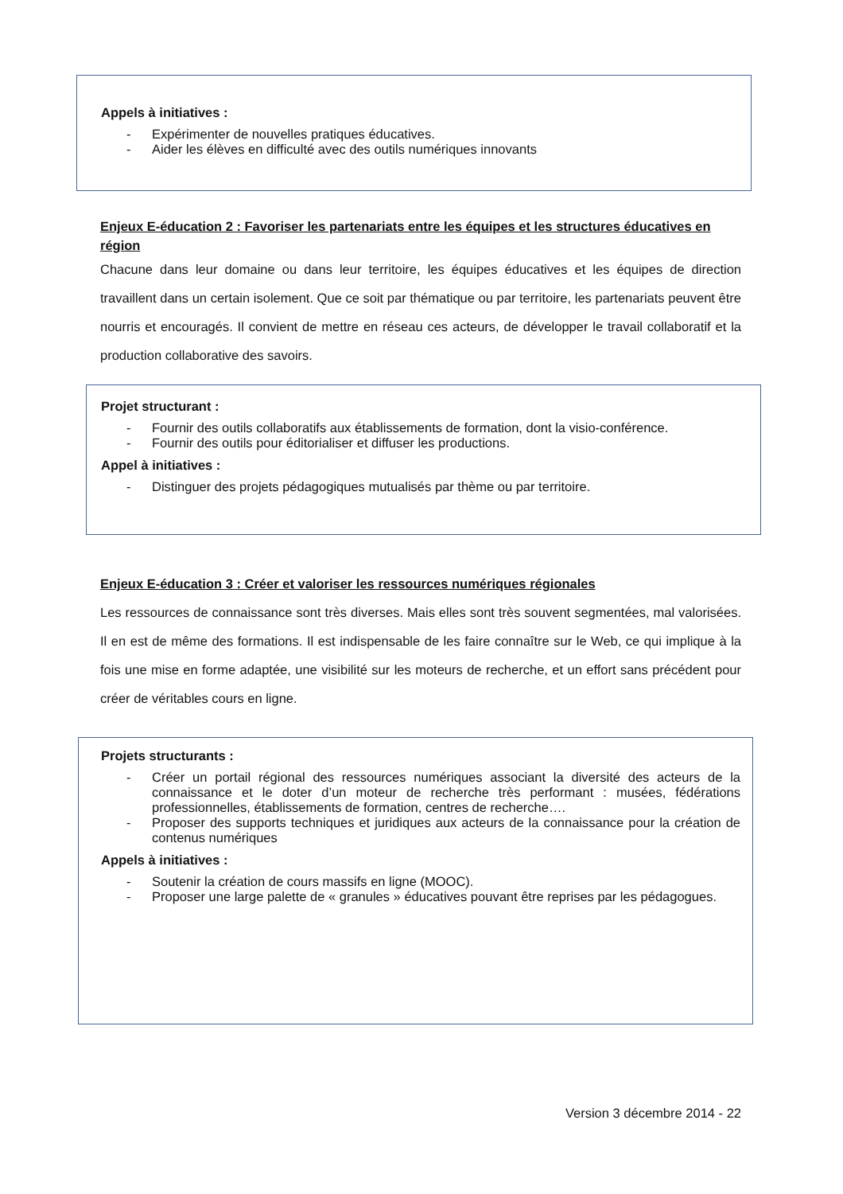Appels à initiatives :
- Expérimenter de nouvelles pratiques éducatives.
- Aider les élèves en difficulté avec des outils numériques innovants
Enjeux E-éducation 2 : Favoriser les partenariats entre les équipes et les structures éducatives en région
Chacune dans leur domaine ou dans leur territoire, les équipes éducatives et les équipes de direction travaillent dans un certain isolement. Que ce soit par thématique ou par territoire, les partenariats peuvent être nourris et encouragés. Il convient de mettre en réseau ces acteurs, de développer le travail collaboratif et la production collaborative des savoirs.
Projet structurant :
- Fournir des outils collaboratifs aux établissements de formation, dont la visio-conférence.
- Fournir des outils pour éditorialiser et diffuser les productions.
Appel à initiatives :
- Distinguer des projets pédagogiques mutualisés par thème ou par territoire.
Enjeux E-éducation 3 : Créer et valoriser les ressources numériques régionales
Les ressources de connaissance sont très diverses. Mais elles sont très souvent segmentées, mal valorisées. Il en est de même des formations. Il est indispensable de les faire connaître sur le Web, ce qui implique à la fois une mise en forme adaptée, une visibilité sur les moteurs de recherche, et un effort sans précédent pour créer de véritables cours en ligne.
Projets structurants :
- Créer un portail régional des ressources numériques associant la diversité des acteurs de la connaissance et le doter d’un moteur de recherche très performant : musées, fédérations professionnelles, établissements de formation, centres de recherche….
- Proposer des supports techniques et juridiques aux acteurs de la connaissance pour la création de contenus numériques
Appels à initiatives :
- Soutenir la création de cours massifs en ligne (MOOC).
- Proposer une large palette de « granules » éducatives pouvant être reprises par les pédagogues.
Version 3 décembre 2014 - 22